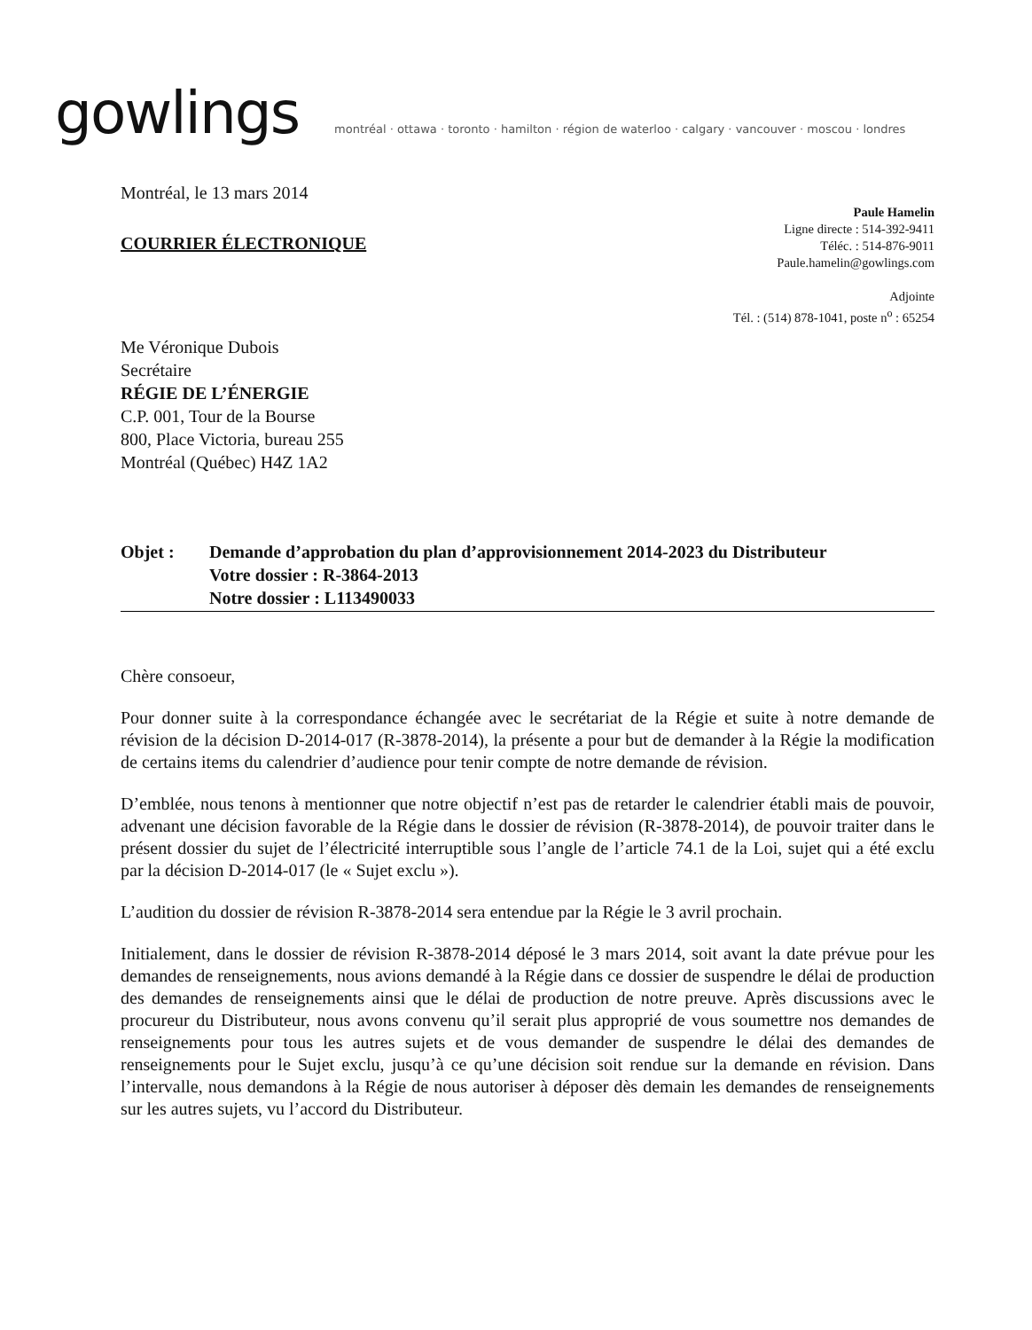gowlings
montréal · ottawa · toronto · hamilton · région de waterloo · calgary · vancouver · moscou · londres
Montréal, le 13 mars 2014
COURRIER ÉLECTRONIQUE
Paule Hamelin
Ligne directe : 514-392-9411
Téléc. : 514-876-9011
Paule.hamelin@gowlings.com
Adjointe
Tél. : (514) 878-1041, poste n<sup>o</sup> : 65254
Me Véronique Dubois
Secrétaire
RÉGIE DE L’ÉNERGIE
C.P. 001, Tour de la Bourse
800, Place Victoria, bureau 255
Montréal (Québec) H4Z 1A2
Objet : Demande d’approbation du plan d’approvisionnement 2014-2023 du Distributeur
Votre dossier : R-3864-2013
Notre dossier : L113490033
Chère consoeur,
Pour donner suite à la correspondance échangée avec le secrétariat de la Régie et suite à notre demande de révision de la décision D-2014-017 (R-3878-2014), la présente a pour but de demander à la Régie la modification de certains items du calendrier d’audience pour tenir compte de notre demande de révision.
D’emblée, nous tenons à mentionner que notre objectif n’est pas de retarder le calendrier établi mais de pouvoir, advenant une décision favorable de la Régie dans le dossier de révision (R-3878-2014), de pouvoir traiter dans le présent dossier du sujet de l’électricité interruptible sous l’angle de l’article 74.1 de la Loi, sujet qui a été exclu par la décision D-2014-017 (le « Sujet exclu »).
L’audition du dossier de révision R-3878-2014 sera entendue par la Régie le 3 avril prochain.
Initialement, dans le dossier de révision R-3878-2014 déposé le 3 mars 2014, soit avant la date prévue pour les demandes de renseignements, nous avions demandé à la Régie dans ce dossier de suspendre le délai de production des demandes de renseignements ainsi que le délai de production de notre preuve. Après discussions avec le procureur du Distributeur, nous avons convenu qu’il serait plus approprié de vous soumettre nos demandes de renseignements pour tous les autres sujets et de vous demander de suspendre le délai des demandes de renseignements pour le Sujet exclu, jusqu’à ce qu’une décision soit rendue sur la demande en révision. Dans l’intervalle, nous demandons à la Régie de nous autoriser à déposer dès demain les demandes de renseignements sur les autres sujets, vu l’accord du Distributeur.